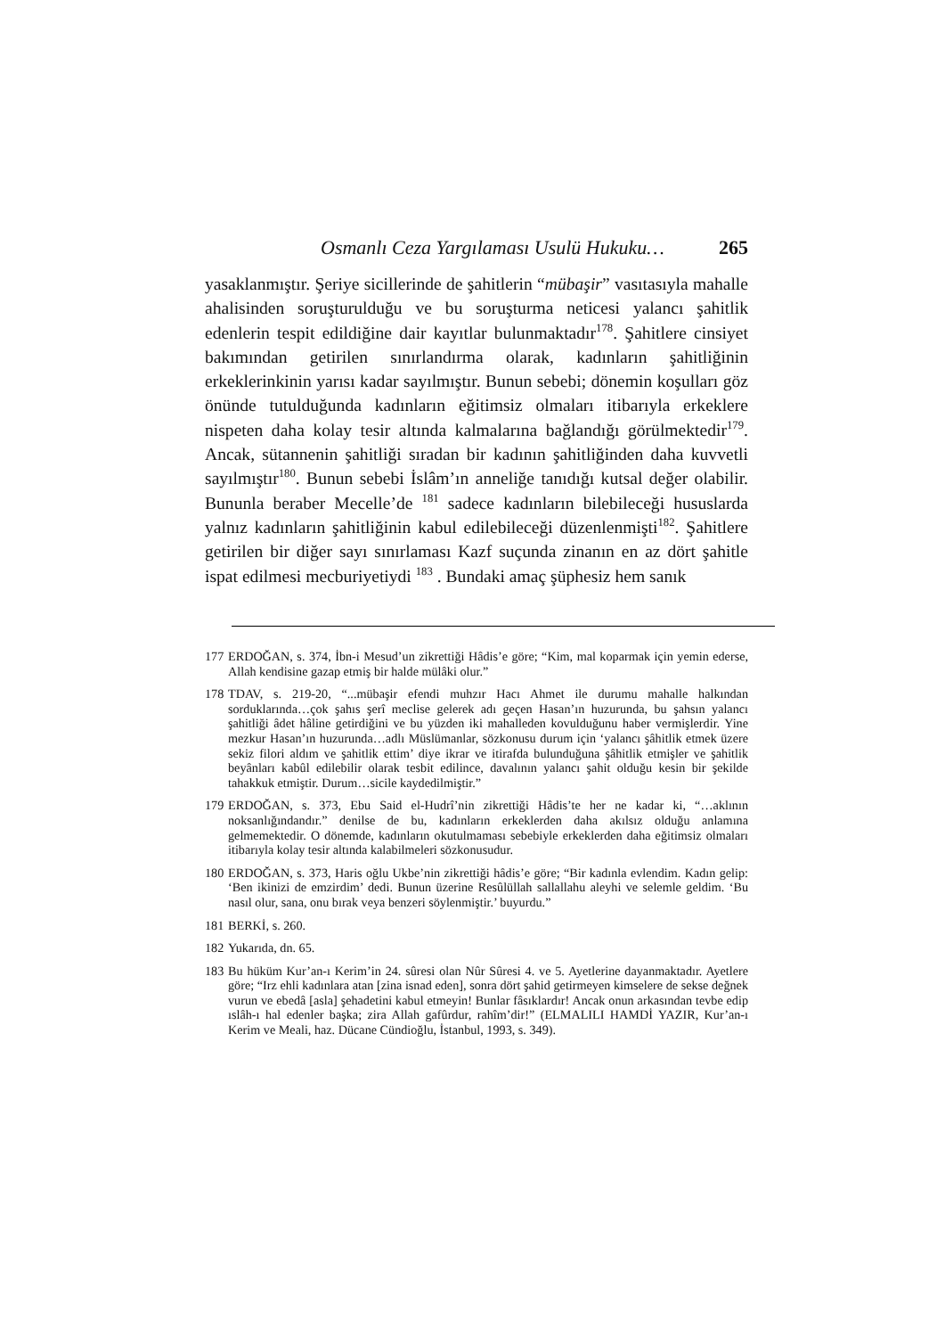Osmanlı Ceza Yargılaması Usulü Hukuku… 265
yasaklanmıştır. Şeriye sicillerinde de şahitlerin “mübaşir” vasıtasıyla mahalle ahalisinden soruşturulduğu ve bu soruşturma neticesi yalancı şahitlik edenlerin tespit edildiğine dair kayıtlar bulunmaktadır<sup>178</sup>. Şahitlere cinsiyet bakımından getirilen sınırlandırma olarak, kadınların şahitliğinin erkeklerinkinin yarısı kadar sayılmıştır. Bunun sebebi; dönemin koşulları göz önünde tutulduğunda kadınların eğitimsiz olmaları itibarıyla erkeklere nispeten daha kolay tesir altında kalmalarına bağlandığı görülmektedir<sup>179</sup>. Ancak, sütannenin şahitliği sıradan bir kadının şahitliğinden daha kuvvetli sayılmıştır<sup>180</sup>. Bunun sebebi İslâm’ın anneliğe tanıdığı kutsal değer olabilir. Bununla beraber Mecelle’de <sup>181</sup> sadece kadınların bilebileceği hususlarda yalnız kadınların şahitliğinin kabul edilebileceği düzenlenmişti<sup>182</sup>. Şahitlere getirilen bir diğer sayı sınırlaması Kazf suçunda zinanın en az dört şahitle ispat edilmesi mecburiyetiydi <sup>183</sup> . Bundaki amaç şüphesiz hem sanık
177 ERDOĞAN, s. 374, İbn-i Mesud’un zikrettiği Hâdis’e göre; “Kim, mal koparmak için yemin ederse, Allah kendisine gazap etmiş bir halde mülâki olur.”
178 TDAV, s. 219-20, “...mübaşir efendi muhzır Hacı Ahmet ile durumu mahalle halkından sorduklarında…çok şahıs şerî meclise gelerek adı geçen Hasan’ın huzurunda, bu şahsın yalancı şahitliği âdet hâline getirdiğini ve bu yüzden iki mahalleden kovulduğunu haber vermişlerdir. Yine mezkur Hasan’ın huzurunda…adlı Müslümanlar, sözkonusu durum için ‘yalancı şâhitlik etmek üzere sekiz filori aldım ve şahitlik ettim’ diye ikrar ve itirafda bulunduğuna şâhitlik etmişler ve şahitlik beyânları kabûl edilebilir olarak tesbit edilince, davalının yalancı şahit olduğu kesin bir şekilde tahakkuk etmiştir. Durum…sicile kaydedilmiştir.”
179 ERDOĞAN, s. 373, Ebu Said el-Hudrî’nin zikrettiği Hâdis’te her ne kadar ki, “…aklının noksanlığındandır.” denilse de bu, kadınların erkeklerden daha akılsız olduğu anlamına gelmemektedir. O dönemde, kadınların okutulmaması sebebiyle erkeklerden daha eğitimsiz olmaları itibarıyla kolay tesir altında kalabilmeleri sözkonusudur.
180 ERDOĞAN, s. 373, Haris oğlu Ukbe’nin zikrettiği hâdis’e göre; “Bir kadınla evlendim. Kadın gelip: ‘Ben ikinizi de emzirdim’ dedi. Bunun üzerine Resûlüllah sallallahu aleyhi ve selemle geldim. ‘Bu nasıl olur, sana, onu bırak veya benzeri söylenmiştir.’ buyurdu.”
181 BERKİ, s. 260.
182 Yukarıda, dn. 65.
183 Bu hüküm Kur’an-ı Kerim’in 24. sûresi olan Nûr Sûresi 4. ve 5. Ayetlerine dayanmaktadır. Ayetlere göre; “Irz ehli kadınlara atan [zina isnad eden], sonra dört şahid getirmeyen kimselere de sekse değnek vurun ve ebedâ [asla] şehadetini kabul etmeyin! Bunlar fâsıklardır! Ancak onun arkasından tevbe edip ıslâh-ı hal edenler başka; zira Allah gafûrdur, rahîm’dir!” (ELMALILI HAMDİ YAZIR, Kur’an-ı Kerim ve Meali, haz. Dücane Cündioğlu, İstanbul, 1993, s. 349).